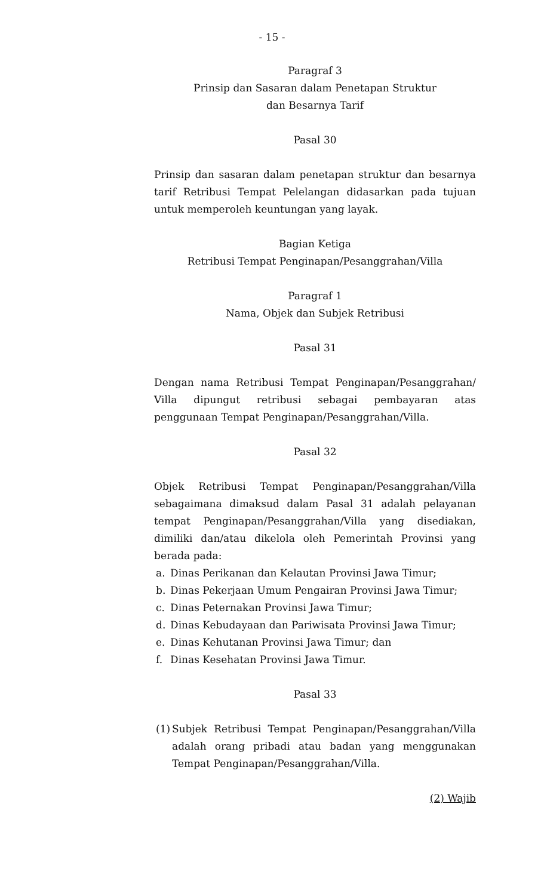- 15 -
Paragraf 3
Prinsip dan Sasaran dalam Penetapan Struktur
dan Besarnya Tarif
Pasal 30
Prinsip dan sasaran dalam penetapan struktur dan besarnya tarif Retribusi Tempat Pelelangan didasarkan pada tujuan untuk memperoleh keuntungan yang layak.
Bagian Ketiga
Retribusi Tempat Penginapan/Pesanggrahan/Villa
Paragraf 1
Nama, Objek dan Subjek Retribusi
Pasal 31
Dengan nama Retribusi Tempat Penginapan/Pesanggrahan/ Villa dipungut retribusi sebagai pembayaran atas penggunaan Tempat Penginapan/Pesanggrahan/Villa.
Pasal 32
Objek Retribusi Tempat Penginapan/Pesanggrahan/Villa sebagaimana dimaksud dalam Pasal 31 adalah pelayanan tempat Penginapan/Pesanggrahan/Villa yang disediakan, dimiliki dan/atau dikelola oleh Pemerintah Provinsi yang berada pada:
a. Dinas Perikanan dan Kelautan Provinsi Jawa Timur;
b. Dinas Pekerjaan Umum Pengairan Provinsi Jawa Timur;
c. Dinas Peternakan Provinsi Jawa Timur;
d. Dinas Kebudayaan dan Pariwisata Provinsi Jawa Timur;
e. Dinas Kehutanan Provinsi Jawa Timur; dan
f. Dinas Kesehatan Provinsi Jawa Timur.
Pasal 33
(1)
Subjek Retribusi Tempat Penginapan/Pesanggrahan/Villa adalah orang pribadi atau badan yang menggunakan Tempat Penginapan/Pesanggrahan/Villa.
(2) Wajib